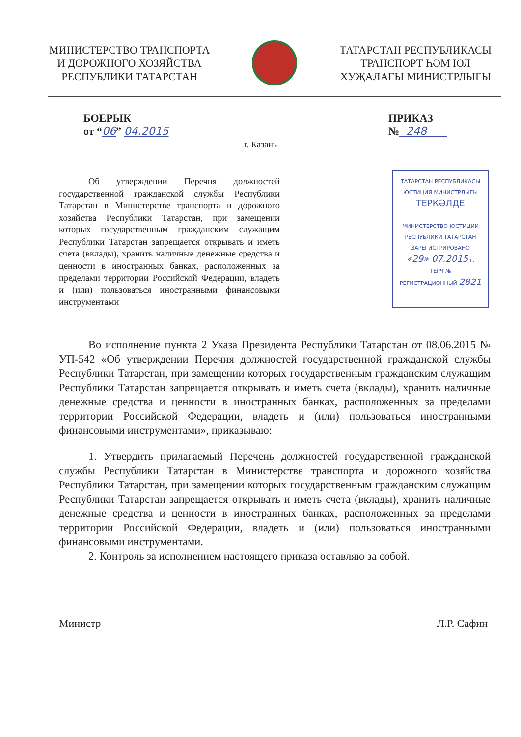МИНИСТЕРСТВО ТРАНСПОРТА
И ДОРОЖНОГО ХОЗЯЙСТВА
РЕСПУБЛИКИ ТАТАРСТАН
ТАТАРСТАН РЕСПУБЛИКАСЫ
ТРАНСПОРТ ҺӘМ ЮЛ
ХУҖАЛАГЫ МИНИСТРЛЫГЫ
БОЕРЫК
от “06” 04.2015 ПРИКАЗ
№ 248
г. Казань
Об утверждении Перечня должностей государственной гражданской службы Республики Татарстан в Министерстве транспорта и дорожного хозяйства Республики Татарстан, при замещении которых государственным гражданским служащим Республики Татарстан запрещается открывать и иметь счета (вклады), хранить наличные денежные средства и ценности в иностранных банках, расположенных за пределами территории Российской Федерации, владеть и (или) пользоваться иностранными финансовыми инструментами
ТАТАРСТАН РЕСПУБЛИКАСЫ
ЮСТИЦИЯ МИНИСТРЛЫГЫ
ТЕРКӘЛДЕ
МИНИСТЕРСТВО ЮСТИЦИИ
РЕСПУБЛИКИ ТАТАРСТАН
ЗАРЕГИСТРИРОВАНО
«29» 07.2015 г.
ТЕРЧ №
РЕГИСТРАЦИОННЫЙ 2821
Во исполнение пункта 2 Указа Президента Республики Татарстан от 08.06.2015 № УП-542 «Об утверждении Перечня должностей государственной гражданской службы Республики Татарстан, при замещении которых государственным гражданским служащим Республики Татарстан запрещается открывать и иметь счета (вклады), хранить наличные денежные средства и ценности в иностранных банках, расположенных за пределами территории Российской Федерации, владеть и (или) пользоваться иностранными финансовыми инструментами», приказываю:
1. Утвердить прилагаемый Перечень должностей государственной гражданской службы Республики Татарстан в Министерстве транспорта и дорожного хозяйства Республики Татарстан, при замещении которых государственным гражданским служащим Республики Татарстан запрещается открывать и иметь счета (вклады), хранить наличные денежные средства и ценности в иностранных банках, расположенных за пределами территории Российской Федерации, владеть и (или) пользоваться иностранными финансовыми инструментами.
2. Контроль за исполнением настоящего приказа оставляю за собой.
Министр Л.Р. Сафин